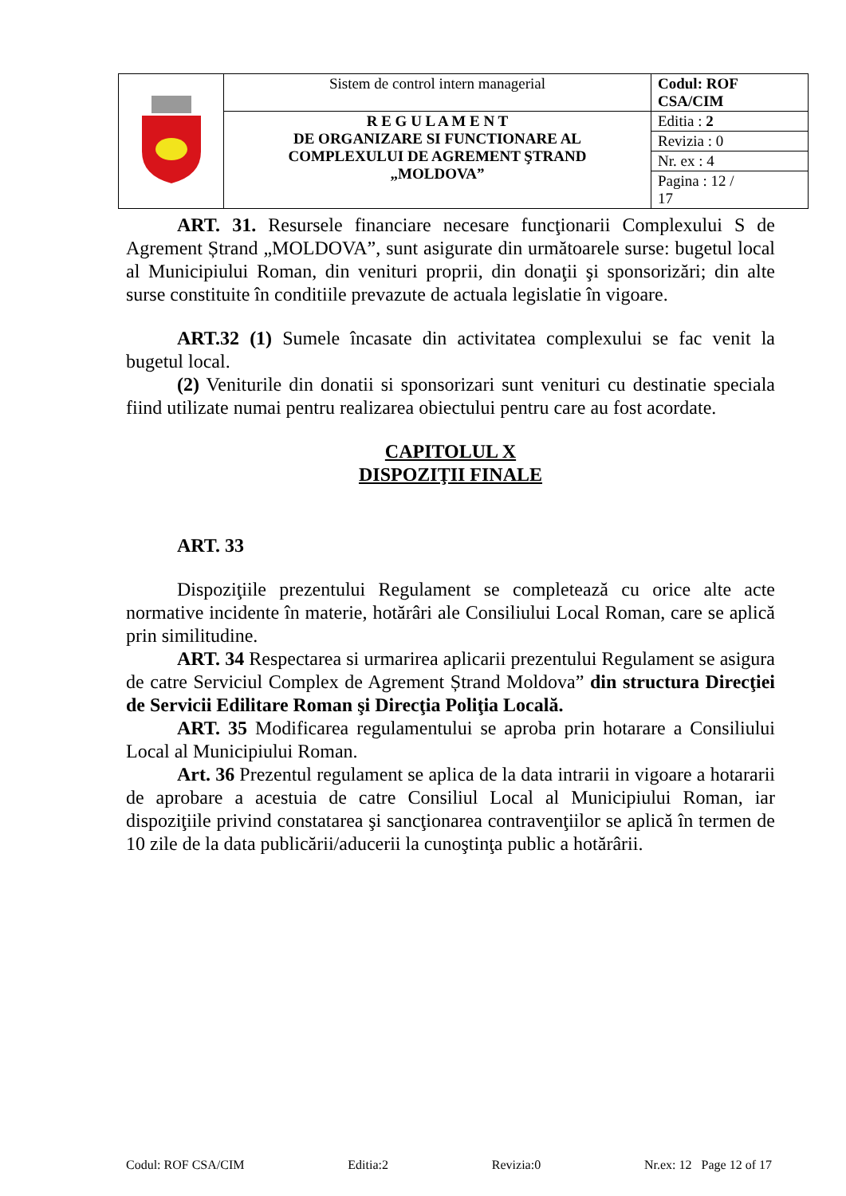| | Sistem de control intern managerial | Codul: ROF CSA/CIM |
| | R E G U L A M E N T DE ORGANIZARE SI FUNCTIONARE AL COMPLEXULUI DE AGREMENT ŞTRAND „MOLDOVA” | Editia : 2 |
| | | Revizia : 0 |
| | | Nr. ex : 4 |
| | | Pagina : 12 / 17 |
ART. 31. Resursele financiare necesare funcţionarii Complexului S de Agrement Ștrand „MOLDOVA”, sunt asigurate din următoarele surse: bugetul local al Municipiului Roman, din venituri proprii, din donaţii şi sponsorizări; din alte surse constituite în conditiile prevazute de actuala legislatie în vigoare.
ART.32 (1) Sumele încasate din activitatea complexului se fac venit la bugetul local.
(2) Veniturile din donatii si sponsorizari sunt venituri cu destinatie speciala fiind utilizate numai pentru realizarea obiectului pentru care au fost acordate.
CAPITOLUL X
DISPOZIŢII FINALE
ART. 33
Dispoziţiile prezentului Regulament se completează cu orice alte acte normative incidente în materie, hotărâri ale Consiliului Local Roman, care se aplică prin similitudine.
ART. 34 Respectarea si urmarirea aplicarii prezentului Regulament se asigura de catre Serviciul Complex de Agrement Ștrand Moldova” din structura Direcţiei de Servicii Edilitare Roman şi Direcţia Poliţia Locală.
ART. 35 Modificarea regulamentului se aproba prin hotarare a Consiliului Local al Municipiului Roman.
Art. 36 Prezentul regulament se aplica de la data intrarii in vigoare a hotararii de aprobare a acestuia de catre Consiliul Local al Municipiului Roman, iar dispoziţiile privind constatarea şi sancţionarea contravenţiilor se aplică în termen de 10 zile de la data publicării/aducerii la cunoştinţa public a hotărârii.
Codul: ROF CSA/CIM Editia:2 Revizia:0 Nr.ex: 12 Page 12 of 17